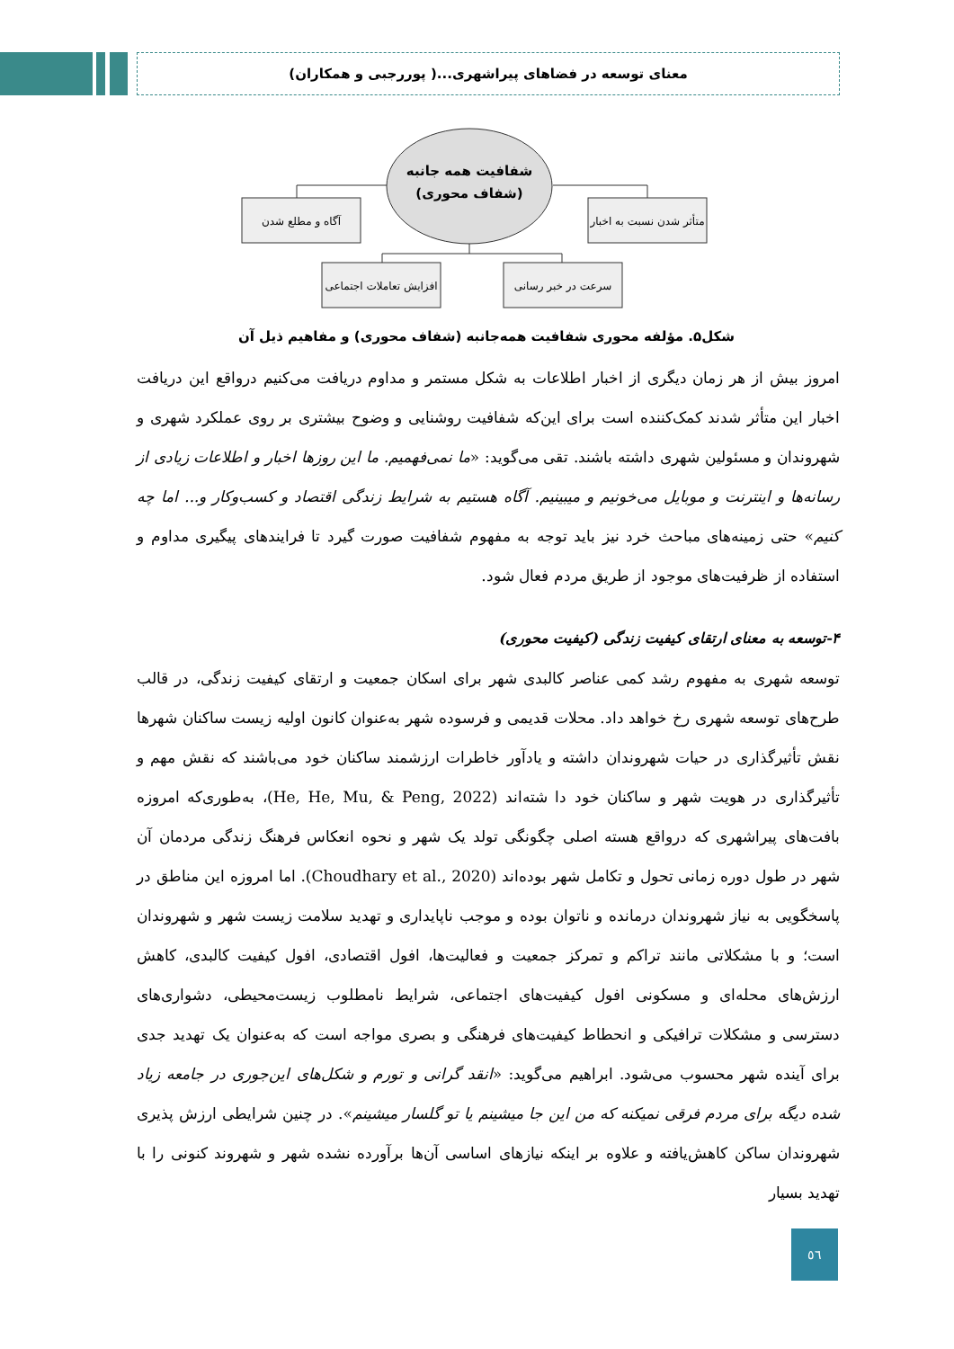معنای توسعه در فضاهای پیراشهری...( پوررجبی و همکاران)
شفافیت همه جانبه
(شفاف محوری)
آگاه و مطلع شدن
متأثر شدن نسبت به اخبار
افزایش تعاملات اجتماعی
سرعت در خبر رسانی
شکل۵. مؤلفه محوری شفافیت همه‌جانبه (شفاف محوری) و مفاهیم ذیل آن
امروز بیش از هر زمان دیگری از اخبار اطلاعات به شکل مستمر و مداوم دریافت می‌کنیم درواقع این دریافت اخبار این متأثر شدند کمک‌کننده است برای این‌که شفافیت روشنایی و وضوح بیشتری بر روی عملکرد شهری و شهروندان و مسئولین شهری داشته باشند. تقی می‌گوید: «ما نمی‌فهمیم. ما این روزها اخبار و اطلاعات زیادی از رسانه‌ها و اینترنت و موبایل می‌خونیم و میبینیم. آگاه هستیم به شرایط زندگی اقتصاد و کسب‌وکار و... اما چه کنیم» حتی زمینه‌های مباحث خرد نیز باید توجه به مفهوم شفافیت صورت گیرد تا فرایندهای پیگیری مداوم و استفاده از ظرفیت‌های موجود از طریق مردم فعال شود.
۴-توسعه به معنای ارتقای کیفیت زندگی (کیفیت محوری)
توسعه شهری به مفهوم رشد کمی عناصر کالبدی شهر برای اسکان جمعیت و ارتقای کیفیت زندگی، در قالب طرح‌های توسعه شهری رخ خواهد داد. محلات قدیمی و فرسوده شهر به‌عنوان کانون اولیه زیست ساکنان شهرها نقش تأثیرگذاری در حیات شهروندان داشته و یادآور خاطرات ارزشمند ساکنان خود می‌باشند که نقش مهم و تأثیرگذاری در هویت شهر و ساکنان خود دا شته‌اند (He, He, Mu, & Peng, 2022)، به‌طوری‌که امروزه بافت‌های پیراشهری که درواقع هسته اصلی چگونگی تولد یک شهر و نحوه انعکاس فرهنگ زندگی مردمان آن شهر در طول دوره زمانی تحول و تکامل شهر بوده‌اند (Choudhary et al., 2020). اما امروزه این مناطق در پاسخگویی به نیاز شهروندان درمانده و ناتوان بوده و موجب ناپایداری و تهدید سلامت زیست شهر و شهروندان است؛ و با مشکلاتی مانند تراکم و تمرکز جمعیت و فعالیت‌ها، افول اقتصادی، افول کیفیت کالبدی، کاهش ارزش‌های محله‌ای و مسکونی افول کیفیت‌های اجتماعی، شرایط نامطلوب زیست‌محیطی، دشواری‌های دسترسی و مشکلات ترافیکی و انحطاط کیفیت‌های فرهنگی و بصری مواجه است که به‌عنوان یک تهدید جدی برای آینده شهر محسوب می‌شود. ابراهیم می‌گوید: «انقد گرانی و تورم و شکل‌های این‌جوری در جامعه زیاد شده دیگه برای مردم فرقی نمیکنه که من این جا میشینم یا تو گلسار میشینم». در چنین شرایطی ارزش پذیری شهروندان ساکن کاهش‌یافته و علاوه بر اینکه نیازهای اساسی آن‌ها برآورده نشده شهر و شهروند کنونی را با تهدید بسیار
٥٦